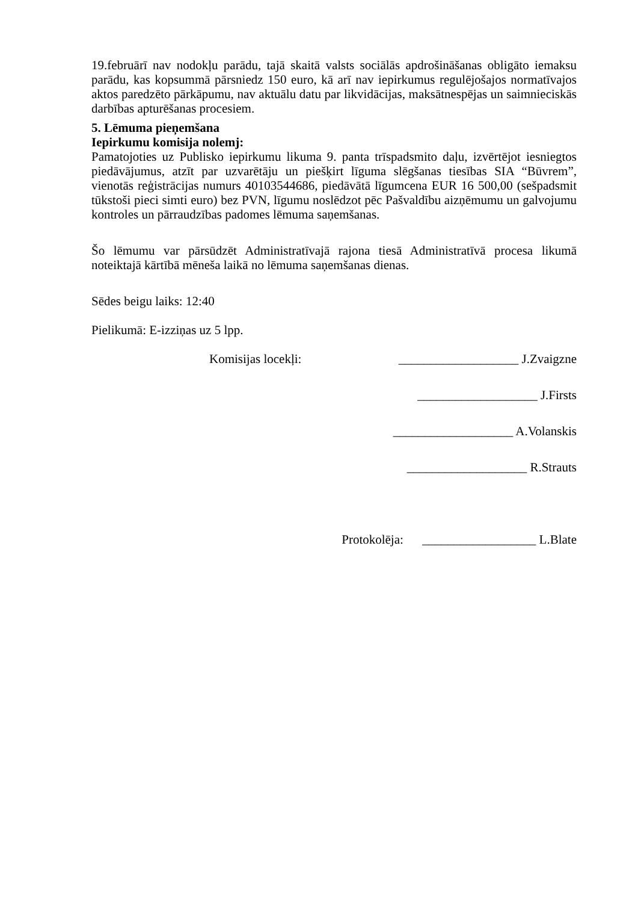19.februārī nav nodokļu parādu, tajā skaitā valsts sociālās apdrošināšanas obligāto iemaksu parādu, kas kopsummā pārsniedz 150 euro, kā arī nav iepirkumus regulējošajos normatīvajos aktos paredzēto pārkāpumu, nav aktuālu datu par likvidācijas, maksātnespējas un saimnieciskās darbības apturēšanas procesiem.
5. Lēmuma pieņemšana
Iepirkumu komisija nolemj:
Pamatojoties uz Publisko iepirkumu likuma 9. panta trīspadsmito daļu, izvērtējot iesniegtos piedāvājumus, atzīt par uzvarētāju un piešķirt līguma slēgšanas tiesības SIA “Būvrem”, vienotās reģistrācijas numurs 40103544686, piedāvātā līgumcena EUR 16 500,00 (sešpadsmit tūkstoši pieci simti euro) bez PVN, līgumu noslēdzot pēc Pašvaldību aizņēmumu un galvojumu kontroles un pārraudzības padomes lēmuma saņemšanas.
Šo lēmumu var pārsūdzēt Administratīvajā rajona tiesā Administratīvā procesa likumā noteiktajā kārtībā mēneša laikā no lēmuma saņemšanas dienas.
Sēdes beigu laiks: 12:40
Pielikumā: E-izziņas uz 5 lpp.
Komisijas locekļi: ___________________ J.Zvaigzne
___________________ J.Firsts
___________________ A.Volanskis
___________________ R.Strauts
Protokolēja: __________________ L.Blate